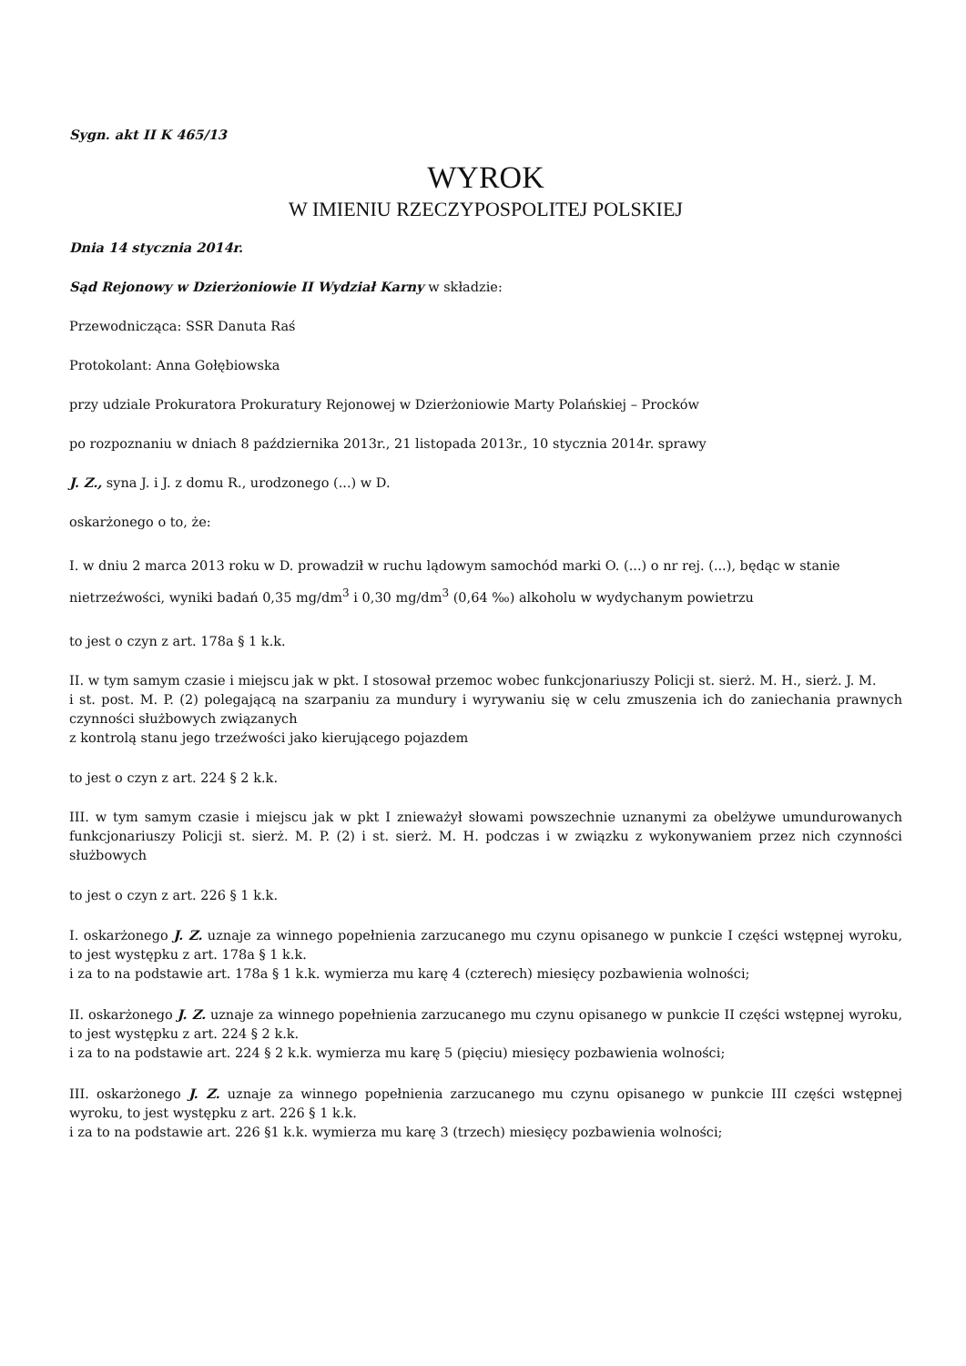Sygn. akt II K 465/13
WYROK
W IMIENIU RZECZYPOSPOLITEJ POLSKIEJ
Dnia 14 stycznia 2014r.
Sąd Rejonowy w Dzierżoniowie II Wydział Karny w składzie:
Przewodnicząca: SSR Danuta Raś
Protokolant: Anna Gołębiowska
przy udziale Prokuratora Prokuratury Rejonowej w Dzierżoniowie Marty Polańskiej – Procków
po rozpoznaniu w dniach 8 października 2013r., 21 listopada 2013r., 10 stycznia 2014r. sprawy
J. Z., syna J. i J. z domu R., urodzonego (...) w D.
oskarżonego o to, że:
I. w dniu 2 marca 2013 roku w D. prowadził w ruchu lądowym samochód marki O. (...) o nr rej. (...), będąc w stanie nietrzeźwości, wyniki badań 0,35 mg/dm<sup>3</sup> i 0,30 mg/dm<sup>3</sup> (0,64 ‰) alkoholu w wydychanym powietrzu
to jest o czyn z art. 178a § 1 k.k.
II. w tym samym czasie i miejscu jak w pkt. I stosował przemoc wobec funkcjonariuszy Policji st. sierż. M. H., sierż. J. M.
i st. post. M. P. (2) polegającą na szarpaniu za mundury i wyrywaniu się w celu zmuszenia ich do zaniechania prawnych czynności służbowych związanych
z kontrolą stanu jego trzeźwości jako kierującego pojazdem
to jest o czyn z art. 224 § 2 k.k.
III. w tym samym czasie i miejscu jak w pkt I znieważył słowami powszechnie uznanymi za obelżywe umundurowanych funkcjonariuszy Policji st. sierż. M. P. (2) i st. sierż. M. H. podczas i w związku z wykonywaniem przez nich czynności służbowych
to jest o czyn z art. 226 § 1 k.k.
I. oskarżonego J. Z. uznaje za winnego popełnienia zarzucanego mu czynu opisanego w punkcie I części wstępnej wyroku, to jest występku z art. 178a § 1 k.k.
i za to na podstawie art. 178a § 1 k.k. wymierza mu karę 4 (czterech) miesięcy pozbawienia wolności;
II. oskarżonego J. Z. uznaje za winnego popełnienia zarzucanego mu czynu opisanego w punkcie II części wstępnej wyroku, to jest występku z art. 224 § 2 k.k.
i za to na podstawie art. 224 § 2 k.k. wymierza mu karę 5 (pięciu) miesięcy pozbawienia wolności;
III. oskarżonego J. Z. uznaje za winnego popełnienia zarzucanego mu czynu opisanego w punkcie III części wstępnej wyroku, to jest występku z art. 226 § 1 k.k.
i za to na podstawie art. 226 §1 k.k. wymierza mu karę 3 (trzech) miesięcy pozbawienia wolności;